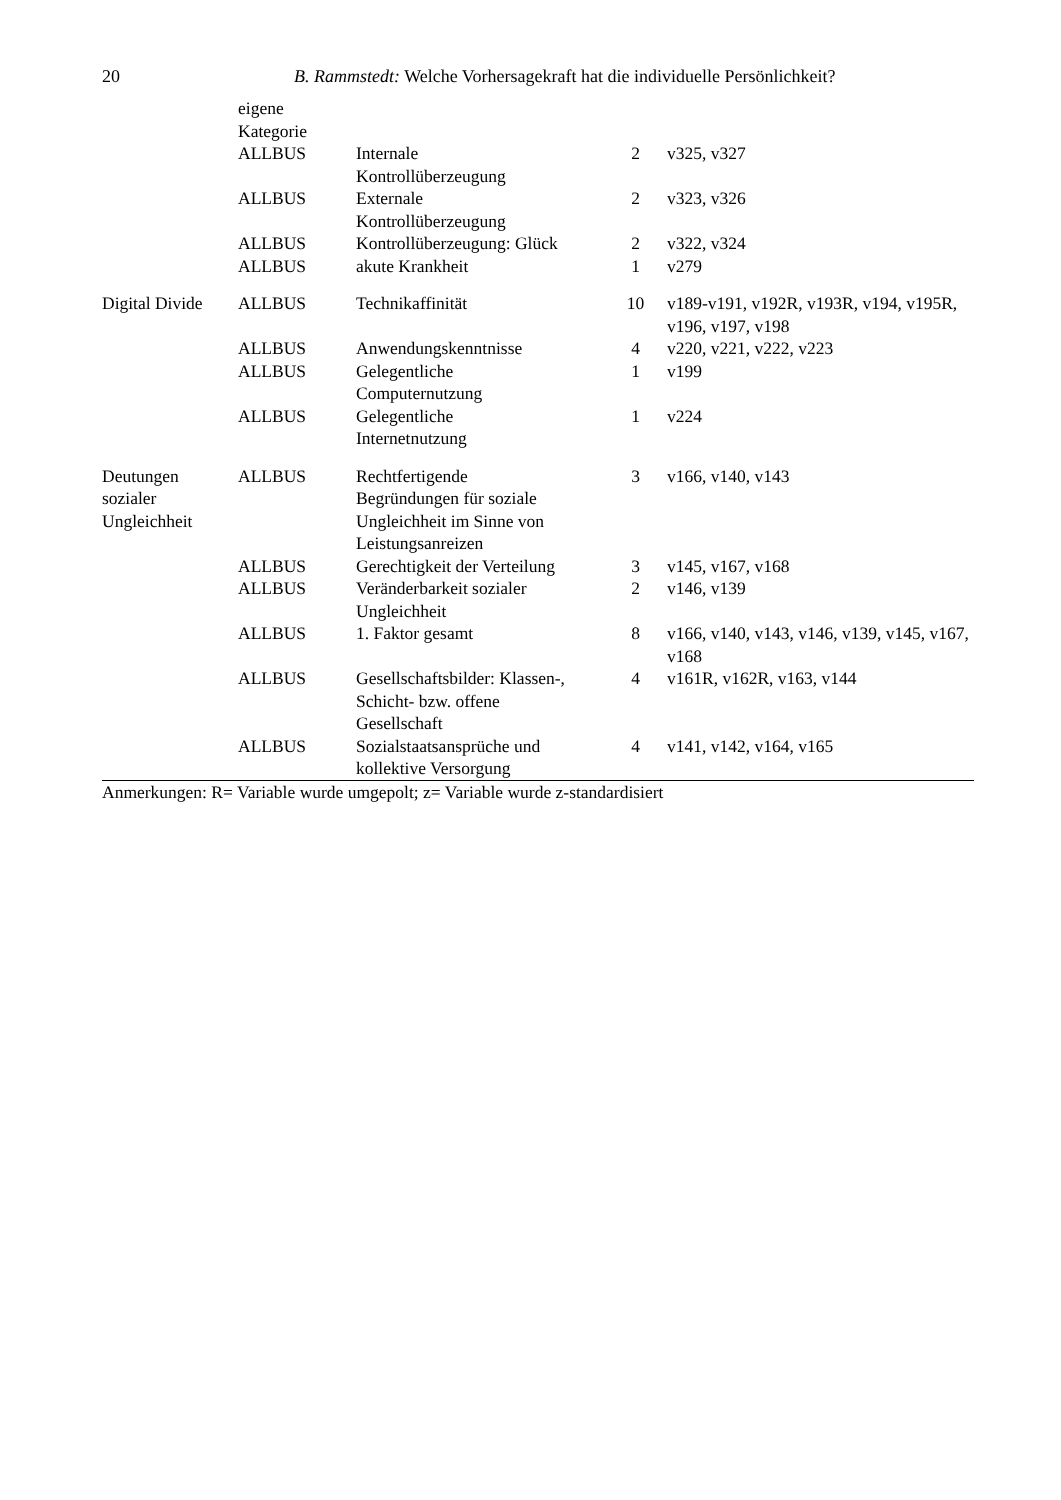20 B. Rammstedt: Welche Vorhersagekraft hat die individuelle Persönlichkeit?
| | eigene Kategorie | | | |
| | ALLBUS | Internale Kontrollüberzeugung | 2 | v325, v327 |
| | ALLBUS | Externale Kontrollüberzeugung | 2 | v323, v326 |
| | ALLBUS | Kontrollüberzeugung: Glück | 2 | v322, v324 |
| | ALLBUS | akute Krankheit | 1 | v279 |
| Digital Divide | ALLBUS | Technikaffinität | 10 | v189-v191, v192R, v193R, v194, v195R, v196, v197, v198 |
| | ALLBUS | Anwendungskenntnisse | 4 | v220, v221, v222, v223 |
| | ALLBUS | Gelegentliche Computernutzung | 1 | v199 |
| | ALLBUS | Gelegentliche Internetnutzung | 1 | v224 |
| Deutungen sozialer Ungleichheit | ALLBUS | Rechtfertigende Begründungen für soziale Ungleichheit im Sinne von Leistungsanreizen | 3 | v166, v140, v143 |
| | ALLBUS | Gerechtigkeit der Verteilung | 3 | v145, v167, v168 |
| | ALLBUS | Veränderbarkeit sozialer Ungleichheit | 2 | v146, v139 |
| | ALLBUS | 1. Faktor gesamt | 8 | v166, v140, v143, v146, v139, v145, v167, v168 |
| | ALLBUS | Gesellschaftsbilder: Klassen-, Schicht- bzw. offene Gesellschaft | 4 | v161R, v162R, v163, v144 |
| | ALLBUS | Sozialstaatsansprüche und kollektive Versorgung | 4 | v141, v142, v164, v165 |
Anmerkungen: R= Variable wurde umgepolt; z= Variable wurde z-standardisiert